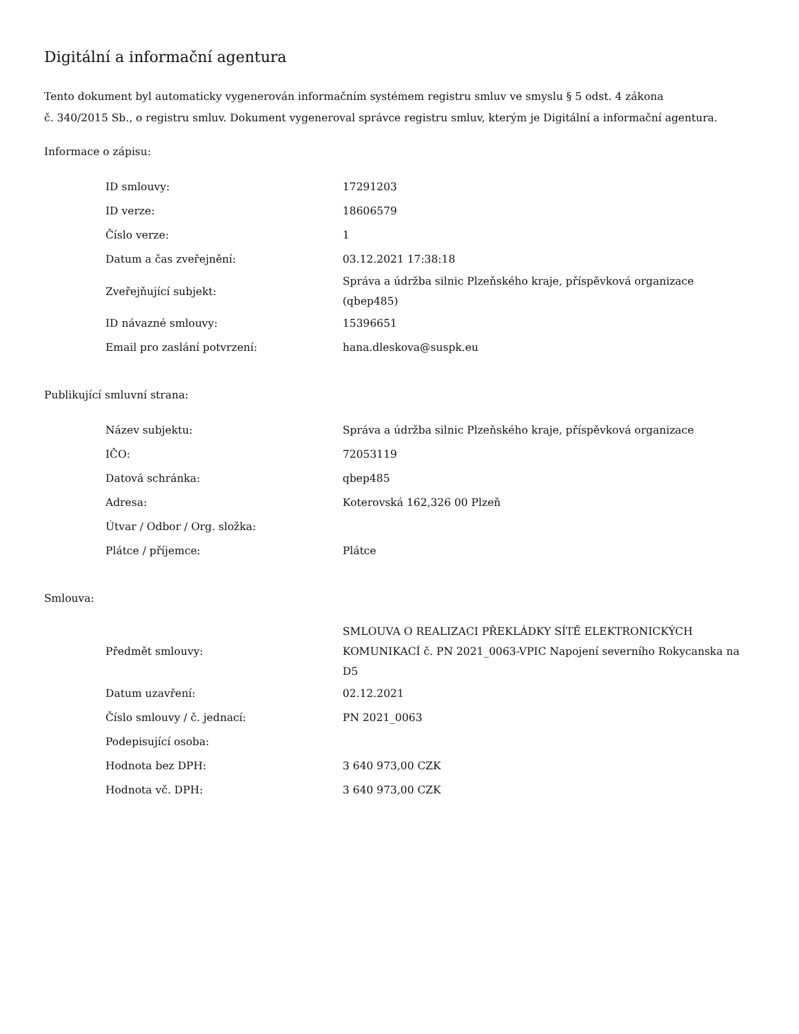Digitální a informační agentura
Tento dokument byl automaticky vygenerován informačním systémem registru smluv ve smyslu § 5 odst. 4 zákona
č. 340/2015 Sb., o registru smluv. Dokument vygeneroval správce registru smluv, kterým je Digitální a informační agentura.
Informace o zápisu:
| ID smlouvy: | 17291203 |
| ID verze: | 18606579 |
| Číslo verze: | 1 |
| Datum a čas zveřejnění: | 03.12.2021 17:38:18 |
| Zveřejňující subjekt: | Správa a údržba silnic Plzeňského kraje, příspěvková organizace (qbep485) |
| ID návazné smlouvy: | 15396651 |
| Email pro zaslání potvrzení: | hana.dleskova@suspk.eu |
Publikující smluvní strana:
| Název subjektu: | Správa a údržba silnic Plzeňského kraje, příspěvková organizace |
| IČO: | 72053119 |
| Datová schránka: | qbep485 |
| Adresa: | Koterovská 162,326 00 Plzeň |
| Útvar / Odbor / Org. složka: | |
| Plátce / příjemce: | Plátce |
Smlouva:
| Předmět smlouvy: | SMLOUVA O REALIZACI PŘEKLÁDKY SÍTĚ ELEKTRONICKÝCH KOMUNIKACÍ č. PN 2021_0063-VPIC Napojení severního Rokycanska na D5 |
| Datum uzavření: | 02.12.2021 |
| Číslo smlouvy / č. jednací: | PN 2021_0063 |
| Podepisující osoba: | |
| Hodnota bez DPH: | 3 640 973,00 CZK |
| Hodnota vč. DPH: | 3 640 973,00 CZK |